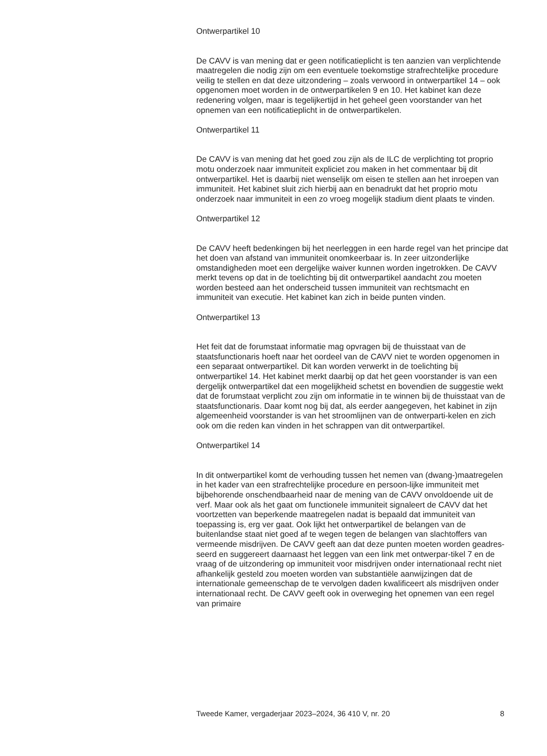Ontwerpartikel 10
De CAVV is van mening dat er geen notificatieplicht is ten aanzien van verplichtende maatregelen die nodig zijn om een eventuele toekomstige strafrechtelijke procedure veilig te stellen en dat deze uitzondering – zoals verwoord in ontwerpartikel 14 – ook opgenomen moet worden in de ontwerpartikelen 9 en 10. Het kabinet kan deze redenering volgen, maar is tegelijkertijd in het geheel geen voorstander van het opnemen van een notificatieplicht in de ontwerpartikelen.
Ontwerpartikel 11
De CAVV is van mening dat het goed zou zijn als de ILC de verplichting tot proprio motu onderzoek naar immuniteit expliciet zou maken in het commentaar bij dit ontwerpartikel. Het is daarbij niet wenselijk om eisen te stellen aan het inroepen van immuniteit. Het kabinet sluit zich hierbij aan en benadrukt dat het proprio motu onderzoek naar immuniteit in een zo vroeg mogelijk stadium dient plaats te vinden.
Ontwerpartikel 12
De CAVV heeft bedenkingen bij het neerleggen in een harde regel van het principe dat het doen van afstand van immuniteit onomkeerbaar is. In zeer uitzonderlijke omstandigheden moet een dergelijke waiver kunnen worden ingetrokken. De CAVV merkt tevens op dat in de toelichting bij dit ontwerpartikel aandacht zou moeten worden besteed aan het onderscheid tussen immuniteit van rechtsmacht en immuniteit van executie. Het kabinet kan zich in beide punten vinden.
Ontwerpartikel 13
Het feit dat de forumstaat informatie mag opvragen bij de thuisstaat van de staatsfunctionaris hoeft naar het oordeel van de CAVV niet te worden opgenomen in een separaat ontwerpartikel. Dit kan worden verwerkt in de toelichting bij ontwerpartikel 14. Het kabinet merkt daarbij op dat het geen voorstander is van een dergelijk ontwerpartikel dat een mogelijkheid schetst en bovendien de suggestie wekt dat de forumstaat verplicht zou zijn om informatie in te winnen bij de thuisstaat van de staatsfunctionaris. Daar komt nog bij dat, als eerder aangegeven, het kabinet in zijn algemeenheid voorstander is van het stroomlijnen van de ontwerparti-kelen en zich ook om die reden kan vinden in het schrappen van dit ontwerpartikel.
Ontwerpartikel 14
In dit ontwerpartikel komt de verhouding tussen het nemen van (dwang-)maatregelen in het kader van een strafrechtelijke procedure en persoon-lijke immuniteit met bijbehorende onschendbaarheid naar de mening van de CAVV onvoldoende uit de verf. Maar ook als het gaat om functionele immuniteit signaleert de CAVV dat het voortzetten van beperkende maatregelen nadat is bepaald dat immuniteit van toepassing is, erg ver gaat. Ook lijkt het ontwerpartikel de belangen van de buitenlandse staat niet goed af te wegen tegen de belangen van slachtoffers van vermeende misdrijven. De CAVV geeft aan dat deze punten moeten worden geadres-seerd en suggereert daarnaast het leggen van een link met ontwerpar-tikel 7 en de vraag of de uitzondering op immuniteit voor misdrijven onder internationaal recht niet afhankelijk gesteld zou moeten worden van substantiële aanwijzingen dat de internationale gemeenschap de te vervolgen daden kwalificeert als misdrijven onder internationaal recht. De CAVV geeft ook in overweging het opnemen van een regel van primaire
Tweede Kamer, vergaderjaar 2023–2024, 36 410 V, nr. 20 8